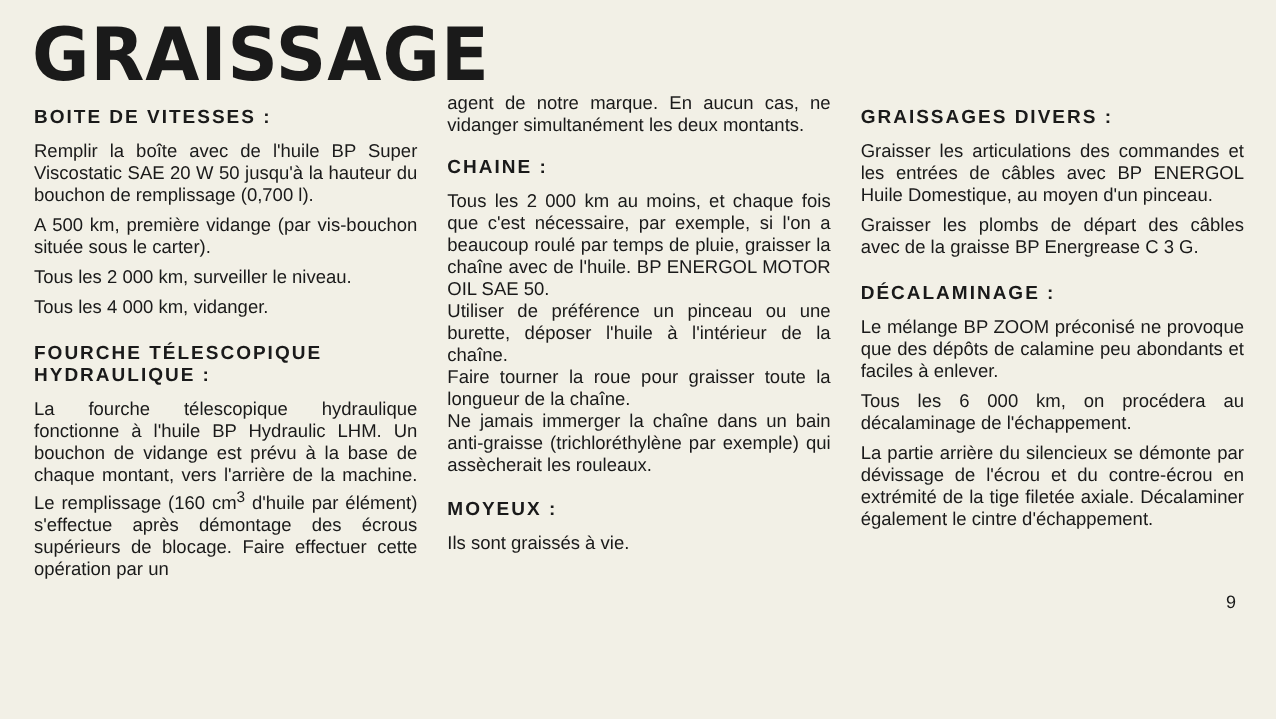GRAISSAGE
BOITE DE VITESSES :
Remplir la boîte avec de l'huile BP Super Viscostatic SAE 20 W 50 jusqu'à la hauteur du bouchon de remplissage (0,700 l).
A 500 km, première vidange (par vis-bouchon située sous le carter).
Tous les 2 000 km, surveiller le niveau.
Tous les 4 000 km, vidanger.
FOURCHE TÉLESCOPIQUE HYDRAULIQUE :
La fourche télescopique hydraulique fonctionne à l'huile BP Hydraulic LHM. Un bouchon de vidange est prévu à la base de chaque montant, vers l'arrière de la machine. Le remplissage (160 cm<sup>3</sup> d'huile par élément) s'effectue après démontage des écrous supérieurs de blocage. Faire effectuer cette opération par un
agent de notre marque. En aucun cas, ne vidanger simultanément les deux montants.
CHAINE :
Tous les 2 000 km au moins, et chaque fois que c'est nécessaire, par exemple, si l'on a beaucoup roulé par temps de pluie, graisser la chaîne avec de l'huile. BP ENERGOL MOTOR OIL SAE 50.
Utiliser de préférence un pinceau ou une burette, déposer l'huile à l'intérieur de la chaîne.
Faire tourner la roue pour graisser toute la longueur de la chaîne.
Ne jamais immerger la chaîne dans un bain anti-graisse (trichloréthylène par exemple) qui assècherait les rouleaux.
MOYEUX :
Ils sont graissés à vie.
GRAISSAGES DIVERS :
Graisser les articulations des commandes et les entrées de câbles avec BP ENERGOL Huile Domestique, au moyen d'un pinceau.
Graisser les plombs de départ des câbles avec de la graisse BP Energrease C 3 G.
DÉCALAMINAGE :
Le mélange BP ZOOM préconisé ne provoque que des dépôts de calamine peu abondants et faciles à enlever.
Tous les 6 000 km, on procédera au décalaminage de l'échappement.
La partie arrière du silencieux se démonte par dévissage de l'écrou et du contre-écrou en extrémité de la tige filetée axiale. Décalaminer également le cintre d'échappement.
9